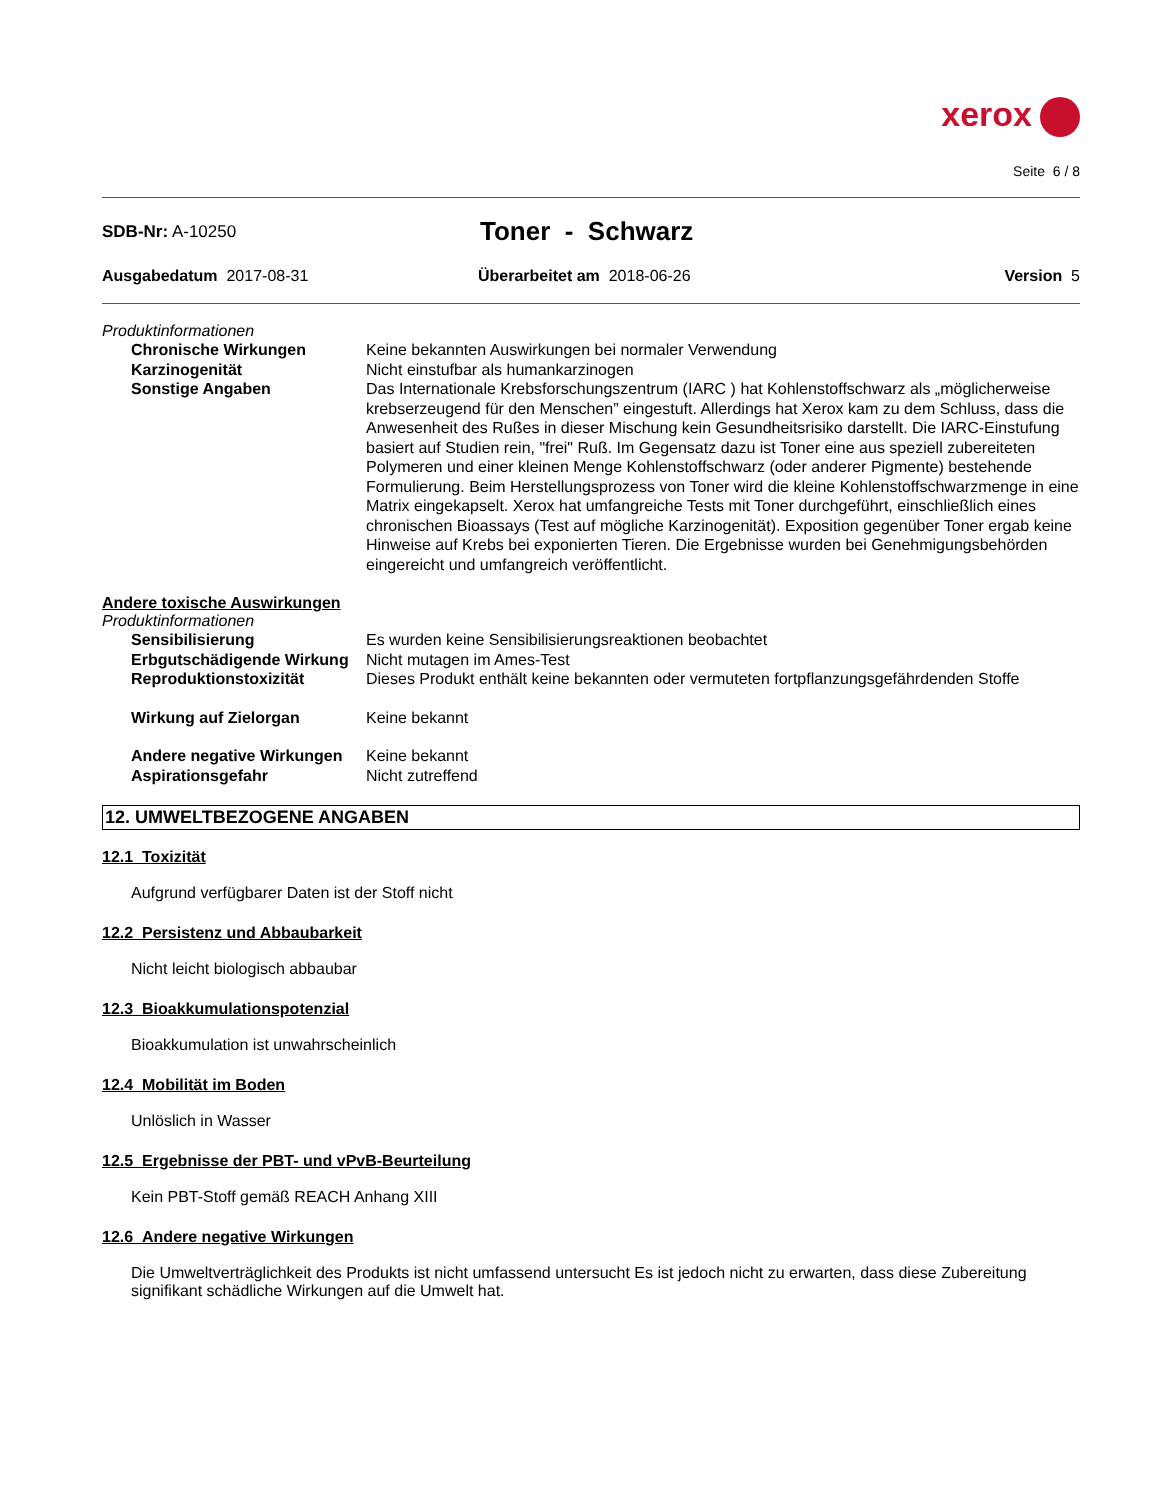xerox
Seite 6 / 8
SDB-Nr: A-10250
Toner - Schwarz
Ausgabedatum 2017-08-31 Überarbeitet am 2018-06-26 Version 5
Produktinformationen
Chronische Wirkungen Keine bekannten Auswirkungen bei normaler Verwendung
Karzinogenität Nicht einstufbar als humankarzinogen
Sonstige Angaben Das Internationale Krebsforschungszentrum (IARC ) hat Kohlenstoffschwarz als „möglicherweise krebserzeugend für den Menschen” eingestuft. Allerdings hat Xerox kam zu dem Schluss, dass die Anwesenheit des Rußes in dieser Mischung kein Gesundheitsrisiko darstellt. Die IARC-Einstufung basiert auf Studien rein, "frei" Ruß. Im Gegensatz dazu ist Toner eine aus speziell zubereiteten Polymeren und einer kleinen Menge Kohlenstoffschwarz (oder anderer Pigmente) bestehende Formulierung. Beim Herstellungsprozess von Toner wird die kleine Kohlenstoffschwarzmenge in eine Matrix eingekapselt. Xerox hat umfangreiche Tests mit Toner durchgeführt, einschließlich eines chronischen Bioassays (Test auf mögliche Karzinogenität). Exposition gegenüber Toner ergab keine Hinweise auf Krebs bei exponierten Tieren. Die Ergebnisse wurden bei Genehmigungsbehörden eingereicht und umfangreich veröffentlicht.
Andere toxische Auswirkungen
Produktinformationen
Sensibilisierung Es wurden keine Sensibilisierungsreaktionen beobachtet
Erbgutschädigende Wirkung Nicht mutagen im Ames-Test
Reproduktionstoxizität Dieses Produkt enthält keine bekannten oder vermuteten fortpflanzungsgefährdenden Stoffe
Wirkung auf Zielorgan Keine bekannt
Andere negative Wirkungen Keine bekannt
Aspirationsgefahr Nicht zutreffend
12. UMWELTBEZOGENE ANGABEN
12.1 Toxizität
Aufgrund verfügbarer Daten ist der Stoff nicht
12.2 Persistenz und Abbaubarkeit
Nicht leicht biologisch abbaubar
12.3 Bioakkumulationspotenzial
Bioakkumulation ist unwahrscheinlich
12.4 Mobilität im Boden
Unlöslich in Wasser
12.5 Ergebnisse der PBT- und vPvB-Beurteilung
Kein PBT-Stoff gemäß REACH Anhang XIII
12.6 Andere negative Wirkungen
Die Umweltverträglichkeit des Produkts ist nicht umfassend untersucht Es ist jedoch nicht zu erwarten, dass diese Zubereitung signifikant schädliche Wirkungen auf die Umwelt hat.